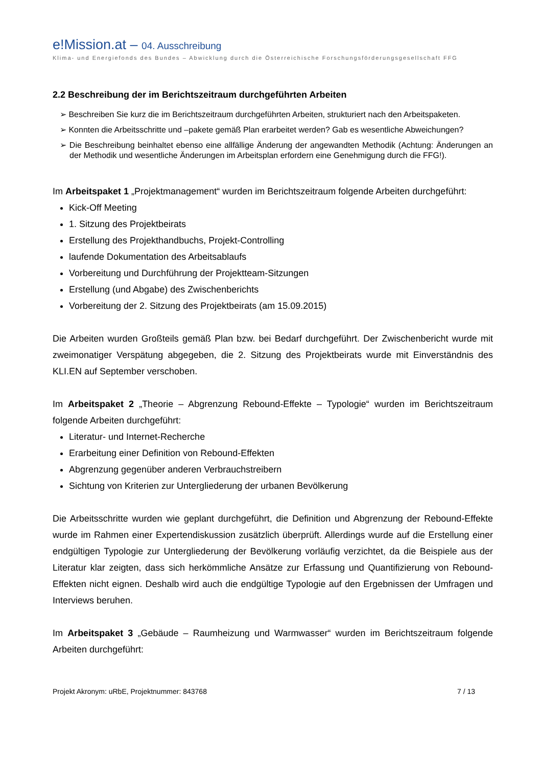e!Mission.at – 04. Ausschreibung
Klima- und Energiefonds des Bundes – Abwicklung durch die Österreichische Forschungsförderungsgesellschaft FFG
2.2 Beschreibung der im Berichtszeitraum durchgeführten Arbeiten
➢ Beschreiben Sie kurz die im Berichtszeitraum durchgeführten Arbeiten, strukturiert nach den Arbeitspaketen.
➢ Konnten die Arbeitsschritte und –pakete gemäß Plan erarbeitet werden? Gab es wesentliche Abweichungen?
➢ Die Beschreibung beinhaltet ebenso eine allfällige Änderung der angewandten Methodik (Achtung: Änderungen an der Methodik und wesentliche Änderungen im Arbeitsplan erfordern eine Genehmigung durch die FFG!).
Im Arbeitspaket 1 „Projektmanagement“ wurden im Berichtszeitraum folgende Arbeiten durchgeführt:
Kick-Off Meeting
1. Sitzung des Projektbeirats
Erstellung des Projekthandbuchs, Projekt-Controlling
laufende Dokumentation des Arbeitsablaufs
Vorbereitung und Durchführung der Projektteam-Sitzungen
Erstellung (und Abgabe) des Zwischenberichts
Vorbereitung der 2. Sitzung des Projektbeirats (am 15.09.2015)
Die Arbeiten wurden Großteils gemäß Plan bzw. bei Bedarf durchgeführt. Der Zwischenbericht wurde mit zweimonatiger Verspätung abgegeben, die 2. Sitzung des Projektbeirats wurde mit Einverständnis des KLI.EN auf September verschoben.
Im Arbeitspaket 2 „Theorie – Abgrenzung Rebound-Effekte – Typologie“ wurden im Berichtszeitraum folgende Arbeiten durchgeführt:
Literatur- und Internet-Recherche
Erarbeitung einer Definition von Rebound-Effekten
Abgrenzung gegenüber anderen Verbrauchstreibern
Sichtung von Kriterien zur Untergliederung der urbanen Bevölkerung
Die Arbeitsschritte wurden wie geplant durchgeführt, die Definition und Abgrenzung der Rebound-Effekte wurde im Rahmen einer Expertendiskussion zusätzlich überprüft. Allerdings wurde auf die Erstellung einer endgültigen Typologie zur Untergliederung der Bevölkerung vorläufig verzichtet, da die Beispiele aus der Literatur klar zeigten, dass sich herkömmliche Ansätze zur Erfassung und Quantifizierung von Rebound-Effekten nicht eignen. Deshalb wird auch die endgültige Typologie auf den Ergebnissen der Umfragen und Interviews beruhen.
Im Arbeitspaket 3 „Gebäude – Raumheizung und Warmwasser“ wurden im Berichtszeitraum folgende Arbeiten durchgeführt:
Projekt Akronym: uRbE, Projektnummer: 843768 7 / 13